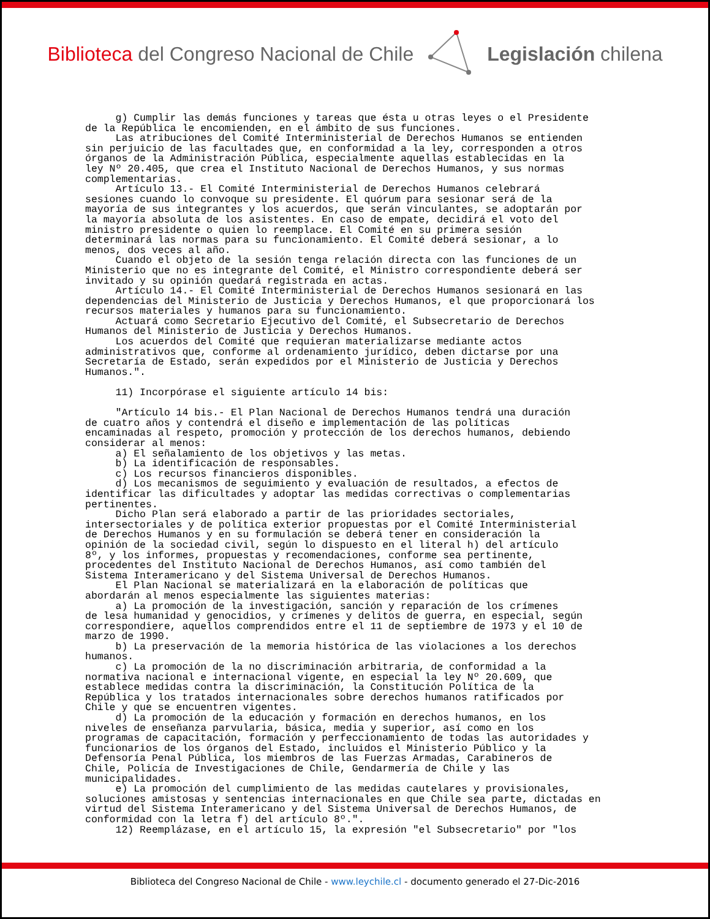Biblioteca del Congreso Nacional de Chile
Legislación chilena
g) Cumplir las demás funciones y tareas que ésta u otras leyes o el Presidente de la República le encomienden, en el ámbito de sus funciones. Las atribuciones del Comité Interministerial de Derechos Humanos se entienden sin perjuicio de las facultades que, en conformidad a la ley, corresponden a otros órganos de la Administración Pública, especialmente aquellas establecidas en la ley Nº 20.405, que crea el Instituto Nacional de Derechos Humanos, y sus normas complementarias. Artículo 13.- El Comité Interministerial de Derechos Humanos celebrará sesiones cuando lo convoque su presidente. El quórum para sesionar será de la mayoría de sus integrantes y los acuerdos, que serán vinculantes, se adoptarán por la mayoría absoluta de los asistentes. En caso de empate, decidirá el voto del ministro presidente o quien lo reemplace. El Comité en su primera sesión determinará las normas para su funcionamiento. El Comité deberá sesionar, a lo menos, dos veces al año. Cuando el objeto de la sesión tenga relación directa con las funciones de un Ministerio que no es integrante del Comité, el Ministro correspondiente deberá ser invitado y su opinión quedará registrada en actas. Artículo 14.- El Comité Interministerial de Derechos Humanos sesionará en las dependencias del Ministerio de Justicia y Derechos Humanos, el que proporcionará los recursos materiales y humanos para su funcionamiento. Actuará como Secretario Ejecutivo del Comité, el Subsecretario de Derechos Humanos del Ministerio de Justicia y Derechos Humanos. Los acuerdos del Comité que requieran materializarse mediante actos administrativos que, conforme al ordenamiento jurídico, deben dictarse por una Secretaría de Estado, serán expedidos por el Ministerio de Justicia y Derechos Humanos.". 11) Incorpórase el siguiente artículo 14 bis: "Artículo 14 bis.- El Plan Nacional de Derechos Humanos tendrá una duración de cuatro años y contendrá el diseño e implementación de las políticas encaminadas al respeto, promoción y protección de los derechos humanos, debiendo considerar al menos: a) El señalamiento de los objetivos y las metas. b) La identificación de responsables. c) Los recursos financieros disponibles. d) Los mecanismos de seguimiento y evaluación de resultados, a efectos de identificar las dificultades y adoptar las medidas correctivas o complementarias pertinentes. Dicho Plan será elaborado a partir de las prioridades sectoriales, intersectoriales y de política exterior propuestas por el Comité Interministerial de Derechos Humanos y en su formulación se deberá tener en consideración la opinión de la sociedad civil, según lo dispuesto en el literal h) del artículo 8º, y los informes, propuestas y recomendaciones, conforme sea pertinente, procedentes del Instituto Nacional de Derechos Humanos, así como también del Sistema Interamericano y del Sistema Universal de Derechos Humanos. El Plan Nacional se materializará en la elaboración de políticas que abordarán al menos especialmente las siguientes materias: a) La promoción de la investigación, sanción y reparación de los crímenes de lesa humanidad y genocidios, y crímenes y delitos de guerra, en especial, según correspondiere, aquellos comprendidos entre el 11 de septiembre de 1973 y el 10 de marzo de 1990. b) La preservación de la memoria histórica de las violaciones a los derechos humanos. c) La promoción de la no discriminación arbitraria, de conformidad a la normativa nacional e internacional vigente, en especial la ley Nº 20.609, que establece medidas contra la discriminación, la Constitución Política de la República y los tratados internacionales sobre derechos humanos ratificados por Chile y que se encuentren vigentes. d) La promoción de la educación y formación en derechos humanos, en los niveles de enseñanza parvularia, básica, media y superior, así como en los programas de capacitación, formación y perfeccionamiento de todas las autoridades y funcionarios de los órganos del Estado, incluidos el Ministerio Público y la Defensoría Penal Pública, los miembros de las Fuerzas Armadas, Carabineros de Chile, Policía de Investigaciones de Chile, Gendarmería de Chile y las municipalidades. e) La promoción del cumplimiento de las medidas cautelares y provisionales, soluciones amistosas y sentencias internacionales en que Chile sea parte, dictadas en virtud del Sistema Interamericano y del Sistema Universal de Derechos Humanos, de conformidad con la letra f) del artículo 8º.". 12) Reemplázase, en el artículo 15, la expresión "el Subsecretario" por "los
Biblioteca del Congreso Nacional de Chile - www.leychile.cl - documento generado el 27-Dic-2016